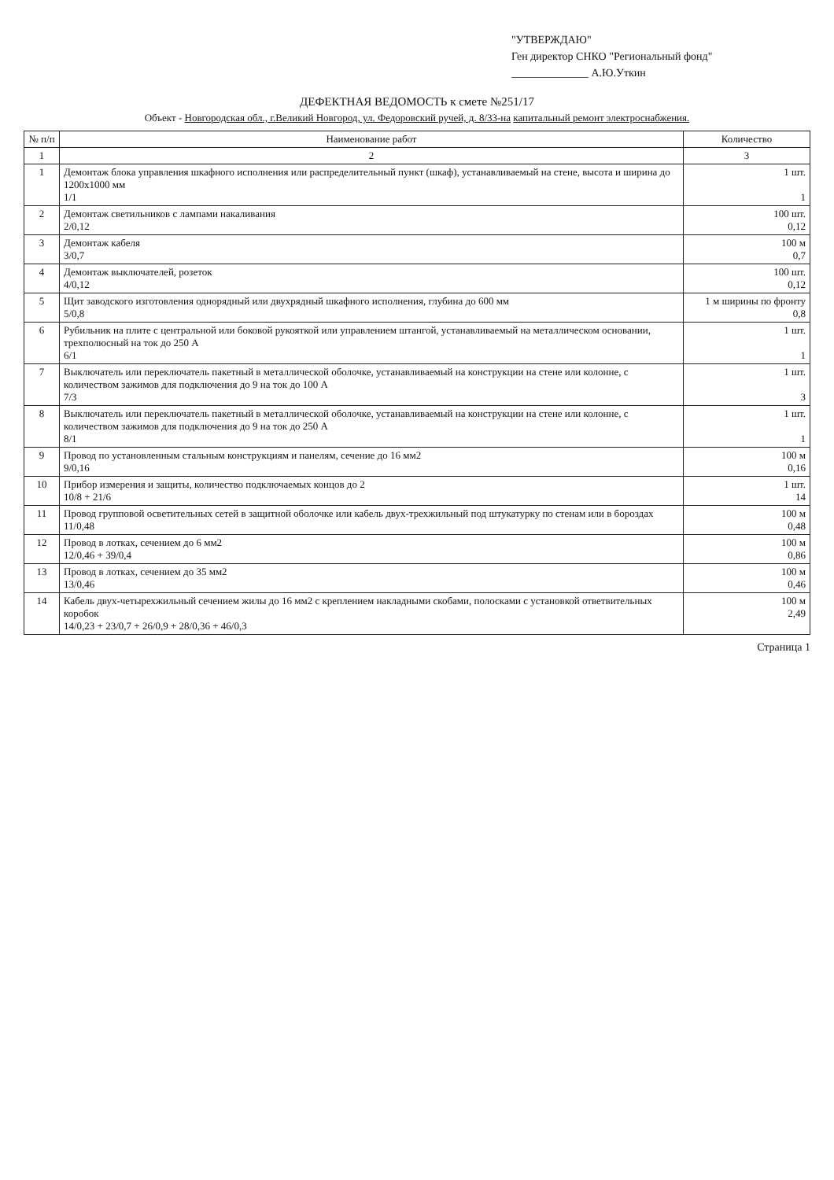"УТВЕРЖДАЮ"
Ген директор СНКО "Региональный фонд"
______________ А.Ю.Уткин
ДЕФЕКТНАЯ ВЕДОМОСТЬ к смете №251/17
Объект - Новгородская обл., г.Великий Новгород, ул. Федоровский ручей, д. 8/33-на капитальный ремонт электроснабжения.
| № п/п | Наименование работ | Количество |
| --- | --- | --- |
| 1 | 2 | 3 |
| 1 | Демонтаж блока управления шкафного исполнения или распределительный пункт (шкаф), устанавливаемый на стене, высота и ширина до 1200х1000 мм 1/1 | 1 шт. 1 |
| 2 | Демонтаж светильников с лампами накаливания 2/0,12 | 100 шт. 0,12 |
| 3 | Демонтаж кабеля 3/0,7 | 100 м 0,7 |
| 4 | Демонтаж выключателей, розеток 4/0,12 | 100 шт. 0,12 |
| 5 | Щит заводского изготовления однорядный или двухрядный шкафного исполнения, глубина до 600 мм 5/0,8 | 1 м ширины по фронту 0,8 |
| 6 | Рубильник на плите с центральной или боковой рукояткой или управлением штангой, устанавливаемый на металлическом основании, трехполюсный на ток до 250 А 6/1 | 1 шт. 1 |
| 7 | Выключатель или переключатель пакетный в металлической оболочке, устанавливаемый на конструкции на стене или колонне, с количеством зажимов для подключения до 9 на ток до 100 А 7/3 | 1 шт. 3 |
| 8 | Выключатель или переключатель пакетный в металлической оболочке, устанавливаемый на конструкции на стене или колонне, с количеством зажимов для подключения до 9 на ток до 250 А 8/1 | 1 шт. 1 |
| 9 | Провод по установленным стальным конструкциям и панелям, сечение до 16 мм2 9/0,16 | 100 м 0,16 |
| 10 | Прибор измерения и защиты, количество подключаемых концов до 2 10/8 + 21/6 | 1 шт. 14 |
| 11 | Провод групповой осветительных сетей в защитной оболочке или кабель двух-трехжильный под штукатурку по стенам или в бороздах 11/0,48 | 100 м 0,48 |
| 12 | Провод в лотках, сечением до 6 мм2 12/0,46 + 39/0,4 | 100 м 0,86 |
| 13 | Провод в лотках, сечением до 35 мм2 13/0,46 | 100 м 0,46 |
| 14 | Кабель двух-четырехжильный сечением жилы до 16 мм2 с креплением накладными скобами, полосками с установкой ответвительных коробок 14/0,23 + 23/0,7 + 26/0,9 + 28/0,36 + 46/0,3 | 100 м 2,49 |
Страница 1